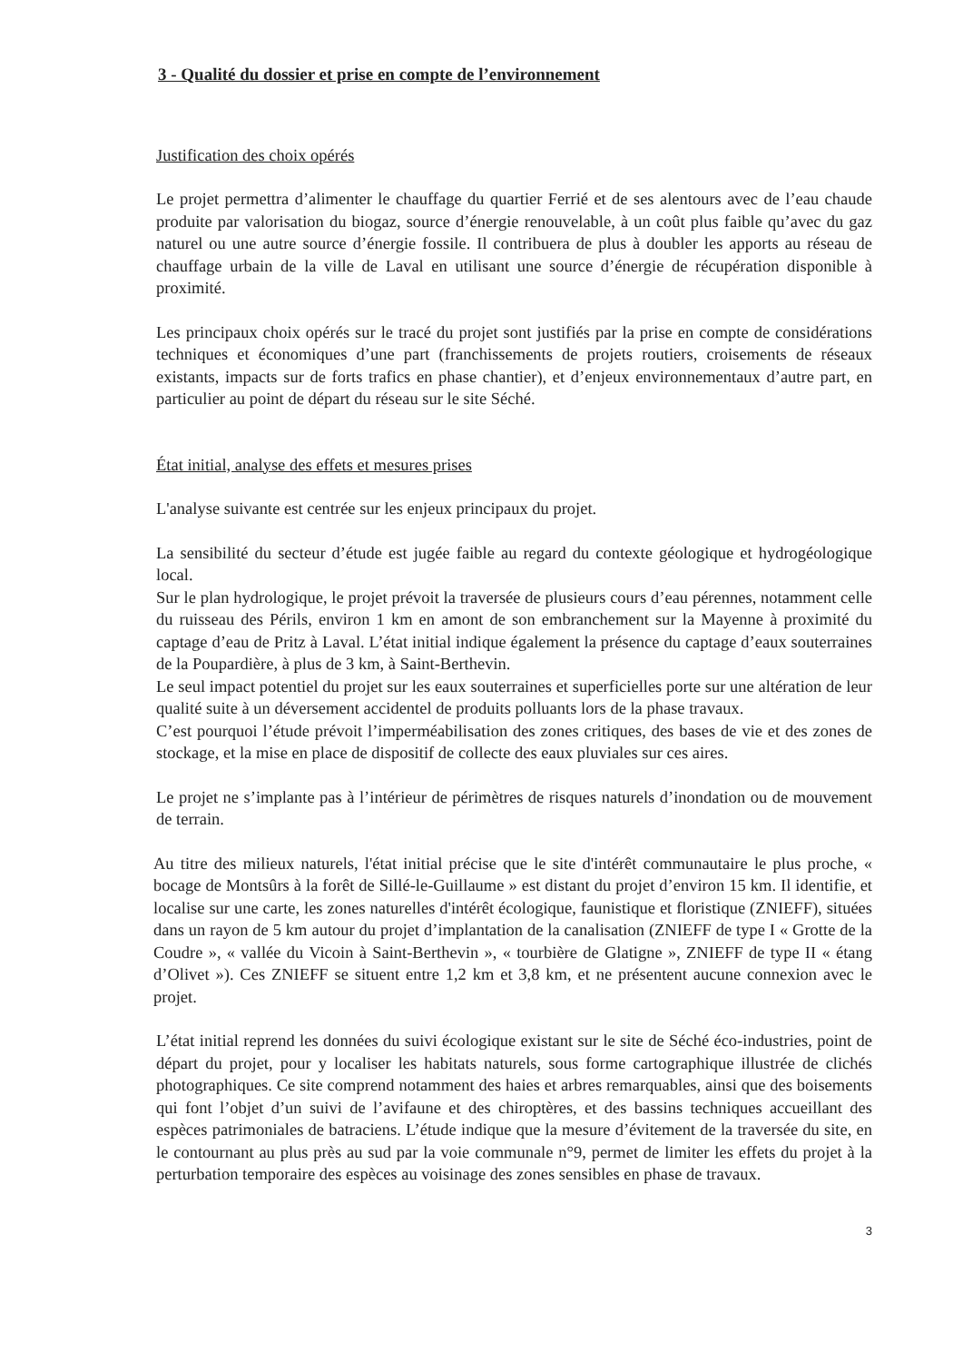3 - Qualité du dossier et prise en compte de l’environnement
Justification des choix opérés
Le projet permettra d’alimenter le chauffage du quartier Ferrié et de ses alentours avec de l’eau chaude produite par valorisation du biogaz, source d’énergie renouvelable, à un coût plus faible qu’avec du gaz naturel ou une autre source d’énergie fossile. Il contribuera de plus à doubler les apports au réseau de chauffage urbain de la ville de Laval en utilisant une source d’énergie de récupération disponible à proximité.
Les principaux choix opérés sur le tracé du projet sont justifiés par la prise en compte de considérations techniques et économiques d’une part (franchissements de projets routiers, croisements de réseaux existants, impacts sur de forts trafics en phase chantier), et d’enjeux environnementaux d’autre part, en particulier au point de départ du réseau sur le site Séché.
État initial, analyse des effets et mesures prises
L'analyse suivante est centrée sur les enjeux principaux du projet.
La sensibilité du secteur d’étude est jugée faible au regard du contexte géologique et hydrogéologique local.
Sur le plan hydrologique, le projet prévoit la traversée de plusieurs cours d’eau pérennes, notamment celle du ruisseau des Périls, environ 1 km en amont de son embranchement sur la Mayenne à proximité du captage d’eau de Pritz à Laval. L’état initial indique également la présence du captage d’eaux souterraines de la Poupardière, à plus de 3 km, à Saint-Berthevin.
Le seul impact potentiel du projet sur les eaux souterraines et superficielles porte sur une altération de leur qualité suite à un déversement accidentel de produits polluants lors de la phase travaux.
C’est pourquoi l’étude prévoit l’imperméabilisation des zones critiques, des bases de vie et des zones de stockage, et la mise en place de dispositif de collecte des eaux pluviales sur ces aires.
Le projet ne s’implante pas à l’intérieur de périmètres de risques naturels d’inondation ou de mouvement de terrain.
Au titre des milieux naturels, l'état initial précise que le site d'intérêt communautaire le plus proche, « bocage de Montsûrs à la forêt de Sillé-le-Guillaume » est distant du projet d’environ 15 km. Il identifie, et localise sur une carte, les zones naturelles d'intérêt écologique, faunistique et floristique (ZNIEFF), situées dans un rayon de 5 km autour du projet d’implantation de la canalisation (ZNIEFF de type I « Grotte de la Coudre », « vallée du Vicoin à Saint-Berthevin », « tourbière de Glatigne », ZNIEFF de type II « étang d’Olivet »). Ces ZNIEFF se situent entre 1,2 km et 3,8 km, et ne présentent aucune connexion avec le projet.
L’état initial reprend les données du suivi écologique existant sur le site de Séché éco-industries, point de départ du projet, pour y localiser les habitats naturels, sous forme cartographique illustrée de clichés photographiques. Ce site comprend notamment des haies et arbres remarquables, ainsi que des boisements qui font l’objet d’un suivi de l’avifaune et des chiroptères, et des bassins techniques accueillant des espèces patrimoniales de batraciens. L’étude indique que la mesure d’évitement de la traversée du site, en le contournant au plus près au sud par la voie communale n°9, permet de limiter les effets du projet à la perturbation temporaire des espèces au voisinage des zones sensibles en phase de travaux.
3